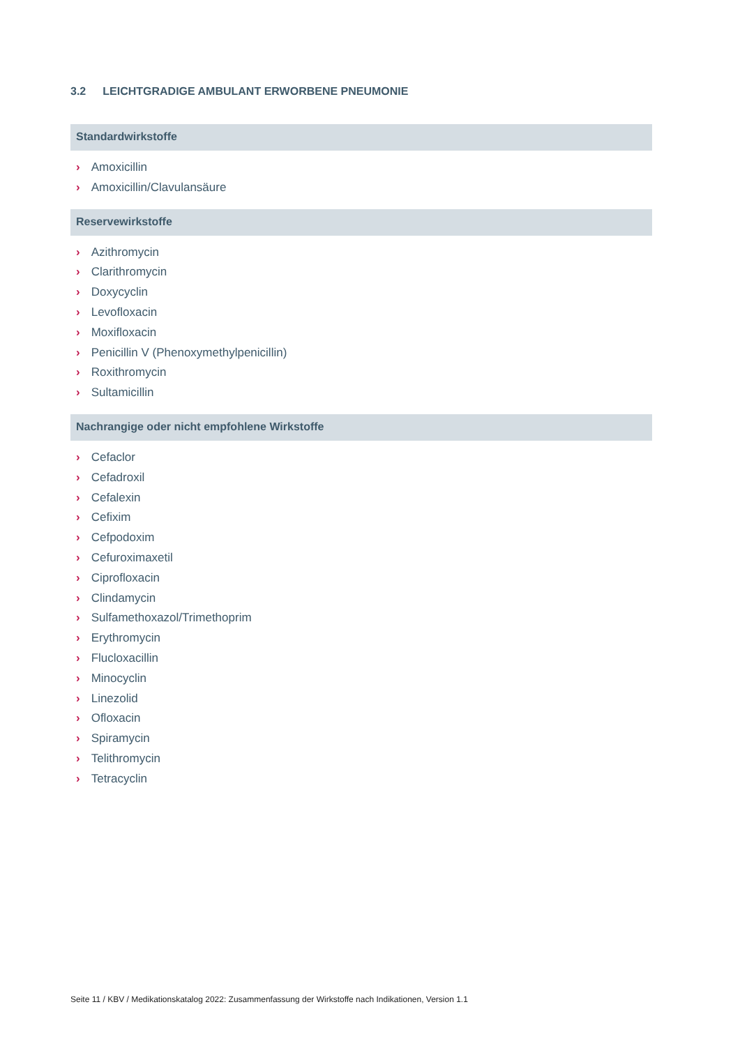3.2 LEICHTGRADIGE AMBULANT ERWORBENE PNEUMONIE
Standardwirkstoffe
› Amoxicillin
› Amoxicillin/Clavulansäure
Reservewirkstoffe
› Azithromycin
› Clarithromycin
› Doxycyclin
› Levofloxacin
› Moxifloxacin
› Penicillin V (Phenoxymethylpenicillin)
› Roxithromycin
› Sultamicillin
Nachrangige oder nicht empfohlene Wirkstoffe
› Cefaclor
› Cefadroxil
› Cefalexin
› Cefixim
› Cefpodoxim
› Cefuroximaxetil
› Ciprofloxacin
› Clindamycin
› Sulfamethoxazol/Trimethoprim
› Erythromycin
› Flucloxacillin
› Minocyclin
› Linezolid
› Ofloxacin
› Spiramycin
› Telithromycin
› Tetracyclin
Seite 11 / KBV / Medikationskatalog 2022: Zusammenfassung der Wirkstoffe nach Indikationen, Version 1.1